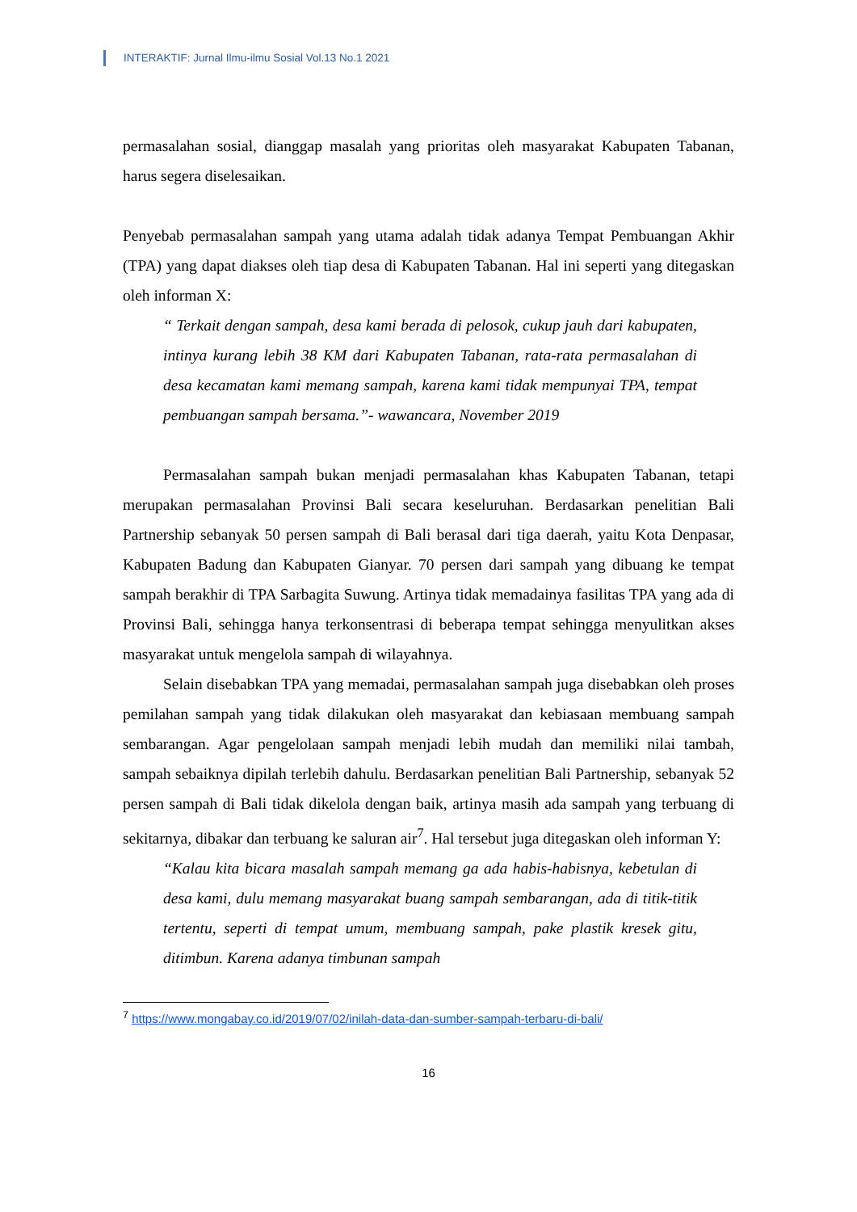INTERAKTIF: Jurnal Ilmu-ilmu Sosial Vol.13 No.1 2021
permasalahan sosial, dianggap masalah yang prioritas oleh masyarakat Kabupaten Tabanan, harus segera diselesaikan.
Penyebab permasalahan sampah yang utama adalah tidak adanya Tempat Pembuangan Akhir (TPA) yang dapat diakses oleh tiap desa di Kabupaten Tabanan. Hal ini seperti yang ditegaskan oleh informan X:
“ Terkait dengan sampah, desa kami berada di pelosok, cukup jauh dari kabupaten, intinya kurang lebih 38 KM dari Kabupaten Tabanan, rata-rata permasalahan di desa kecamatan kami memang sampah, karena kami tidak mempunyai TPA, tempat pembuangan sampah bersama.”- wawancara, November 2019
Permasalahan sampah bukan menjadi permasalahan khas Kabupaten Tabanan, tetapi merupakan permasalahan Provinsi Bali secara keseluruhan. Berdasarkan penelitian Bali Partnership sebanyak 50 persen sampah di Bali berasal dari tiga daerah, yaitu Kota Denpasar, Kabupaten Badung dan Kabupaten Gianyar. 70 persen dari sampah yang dibuang ke tempat sampah berakhir di TPA Sarbagita Suwung. Artinya tidak memadainya fasilitas TPA yang ada di Provinsi Bali, sehingga hanya terkonsentrasi di beberapa tempat sehingga menyulitkan akses masyarakat untuk mengelola sampah di wilayahnya.
Selain disebabkan TPA yang memadai, permasalahan sampah juga disebabkan oleh proses pemilahan sampah yang tidak dilakukan oleh masyarakat dan kebiasaan membuang sampah sembarangan. Agar pengelolaan sampah menjadi lebih mudah dan memiliki nilai tambah, sampah sebaiknya dipilah terlebih dahulu. Berdasarkan penelitian Bali Partnership, sebanyak 52 persen sampah di Bali tidak dikelola dengan baik, artinya masih ada sampah yang terbuang di sekitarnya, dibakar dan terbuang ke saluran air<sup>7</sup>. Hal tersebut juga ditegaskan oleh informan Y:
“Kalau kita bicara masalah sampah memang ga ada habis-habisnya, kebetulan di desa kami, dulu memang masyarakat buang sampah sembarangan, ada di titik-titik tertentu, seperti di tempat umum, membuang sampah, pake plastik kresek gitu, ditimbun. Karena adanya timbunan sampah
<sup>7</sup> https://www.mongabay.co.id/2019/07/02/inilah-data-dan-sumber-sampah-terbaru-di-bali/
16